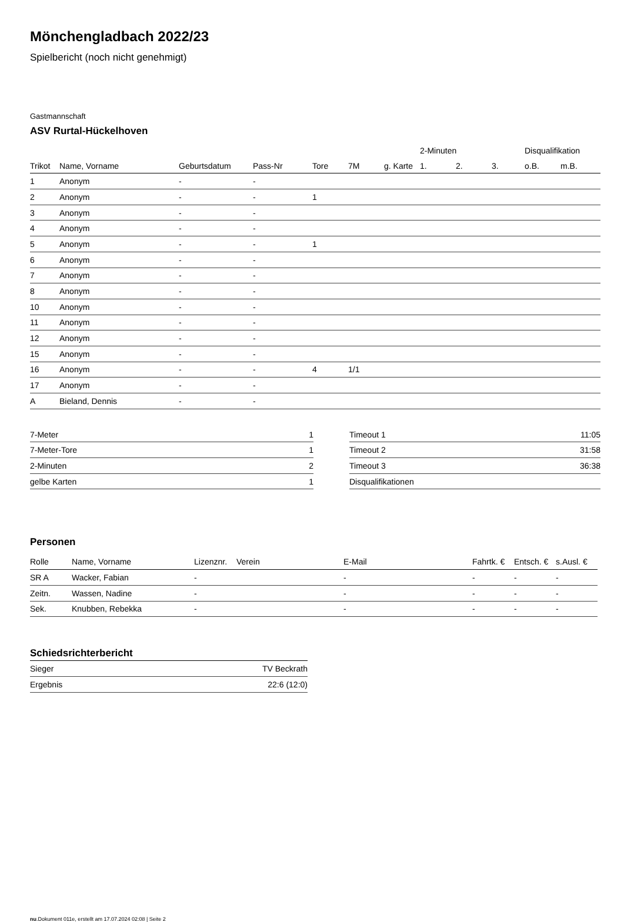Mönchengladbach 2022/23
Spielbericht (noch nicht genehmigt)
Gastmannschaft
ASV Rurtal-Hückelhoven
| | | | | | | | 2-Minuten | | | Disqualifikation | |
| --- | --- | --- | --- | --- | --- | --- | --- | --- | --- | --- | --- |
| Trikot | Name, Vorname | Geburtsdatum | Pass-Nr | Tore | 7M | g. Karte | 1. | 2. | 3. | o.B. | m.B. |
| 1 | Anonym | - | - | | | | | | | | |
| 2 | Anonym | - | - | 1 | | | | | | | |
| 3 | Anonym | - | - | | | | | | | | |
| 4 | Anonym | - | - | | | | | | | | |
| 5 | Anonym | - | - | 1 | | | | | | | |
| 6 | Anonym | - | - | | | | | | | | |
| 7 | Anonym | - | - | | | | | | | | |
| 8 | Anonym | - | - | | | | | | | | |
| 10 | Anonym | - | - | | | | | | | | |
| 11 | Anonym | - | - | | | | | | | | |
| 12 | Anonym | - | - | | | | | | | | |
| 15 | Anonym | - | - | | | | | | | | |
| 16 | Anonym | - | - | 4 | 1/1 | | | | | | |
| 17 | Anonym | - | - | | | | | | | | |
| A | Bieland, Dennis | - | - | | | | | | | | |
| 7-Meter | 1 |
| 7-Meter-Tore | 1 |
| 2-Minuten | 2 |
| gelbe Karten | 1 |
| Timeout 1 | 11:05 |
| Timeout 2 | 31:58 |
| Timeout 3 | 36:38 |
| Disqualifikationen | |
Personen
| Rolle | Name, Vorname | Lizenznr. | Verein | E-Mail | Fahrtk. € | Entsch. € | s.Ausl. € |
| --- | --- | --- | --- | --- | --- | --- | --- |
| SR A | Wacker, Fabian | - | | - | - | - | - |
| Zeitn. | Wassen, Nadine | - | | - | - | - | - |
| Sek. | Knubben, Rebekka | - | | - | - | - | - |
Schiedsrichterbericht
| Sieger | TV Beckrath |
| Ergebnis | 22:6 (12:0) |
nu.Dokument 011e, erstellt am 17.07.2024 02:08 | Seite 2